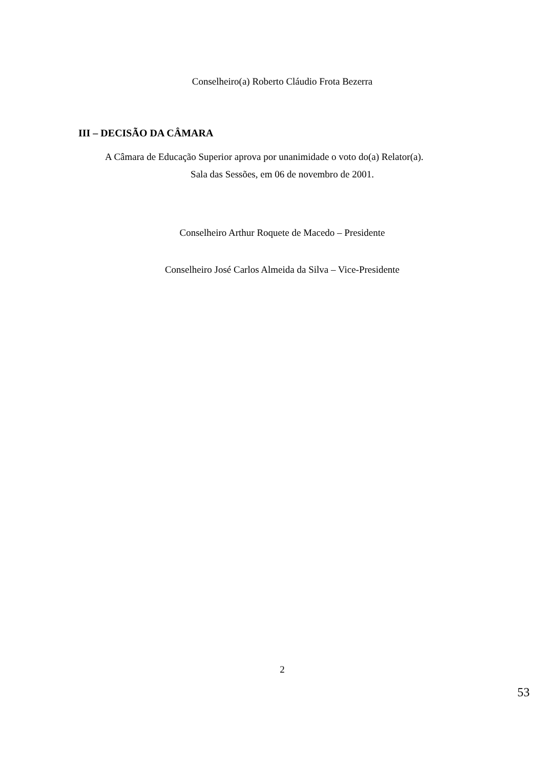Conselheiro(a) Roberto Cláudio Frota Bezerra
III – DECISÃO DA CÂMARA
A Câmara de Educação Superior aprova por unanimidade o voto do(a) Relator(a).
Sala das Sessões, em 06 de novembro de 2001.
Conselheiro Arthur Roquete de Macedo – Presidente
Conselheiro José Carlos Almeida da Silva – Vice-Presidente
2
53